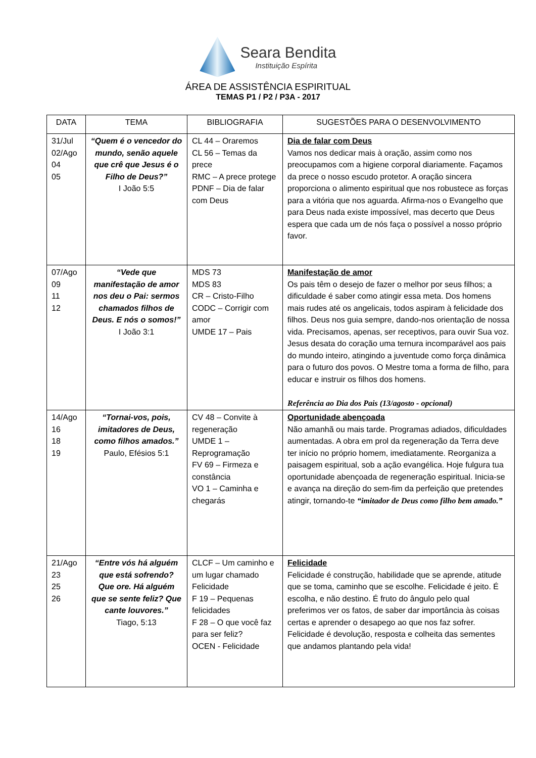Seara Bendita
Instituição Espírita
ÁREA DE ASSISTÊNCIA ESPIRITUAL
TEMAS P1 / P2 / P3A - 2017
| DATA | TEMA | BIBLIOGRAFIA | SUGESTÕES PARA O DESENVOLVIMENTO |
| --- | --- | --- | --- |
| 31/Jul 02/Ago 04 05 | “Quem é o vencedor do mundo, senão aquele que crê que Jesus é o Filho de Deus?” I João 5:5 | CL 44 – Oraremos CL 56 – Temas da prece RMC – A prece protege PDNF – Dia de falar com Deus | Dia de falar com Deus Vamos nos dedicar mais à oração, assim como nos preocupamos com a higiene corporal diariamente. Façamos da prece o nosso escudo protetor. A oração sincera proporciona o alimento espiritual que nos robustece as forças para a vitória que nos aguarda. Afirma-nos o Evangelho que para Deus nada existe impossível, mas decerto que Deus espera que cada um de nós faça o possível a nosso próprio favor. |
| 07/Ago 09 11 12 | “Vede que manifestação de amor nos deu o Pai: sermos chamados filhos de Deus. E nós o somos!” I João 3:1 | MDS 73 MDS 83 CR – Cristo-Filho CODC – Corrigir com amor UMDE 17 – Pais | Manifestação de amor Os pais têm o desejo de fazer o melhor por seus filhos; a dificuldade é saber como atingir essa meta. Dos homens mais rudes até os angelicais, todos aspiram à felicidade dos filhos. Deus nos guia sempre, dando-nos orientação de nossa vida. Precisamos, apenas, ser receptivos, para ouvir Sua voz. Jesus desata do coração uma ternura incomparável aos pais do mundo inteiro, atingindo a juventude como força dinâmica para o futuro dos povos. O Mestre toma a forma de filho, para educar e instruir os filhos dos homens. Referência ao Dia dos Pais (13/agosto - opcional) |
| 14/Ago 16 18 19 | “Tornai-vos, pois, imitadores de Deus, como filhos amados.” Paulo, Efésios 5:1 | CV 48 – Convite à regeneração UMDE 1 – Reprogramação FV 69 – Firmeza e constância VO 1 – Caminha e chegarás | Oportunidade abençoada Não amanhã ou mais tarde. Programas adiados, dificuldades aumentadas. A obra em prol da regeneração da Terra deve ter início no próprio homem, imediatamente. Reorganiza a paisagem espiritual, sob a ação evangélica. Hoje fulgura tua oportunidade abençoada de regeneração espiritual. Inicia-se e avança na direção do sem-fim da perfeição que pretendes atingir, tornando-te “imitador de Deus como filho bem amado.” |
| 21/Ago 23 25 26 | “Entre vós há alguém que está sofrendo? Que ore. Há alguém que se sente feliz? Que cante louvores.” Tiago, 5:13 | CLCF – Um caminho e um lugar chamado Felicidade F 19 – Pequenas felicidades F 28 – O que você faz para ser feliz? OCEN - Felicidade | Felicidade Felicidade é construção, habilidade que se aprende, atitude que se toma, caminho que se escolhe. Felicidade é jeito. É escolha, e não destino. É fruto do ângulo pelo qual preferimos ver os fatos, de saber dar importância às coisas certas e aprender o desapego ao que nos faz sofrer. Felicidade é devolução, resposta e colheita das sementes que andamos plantando pela vida! |